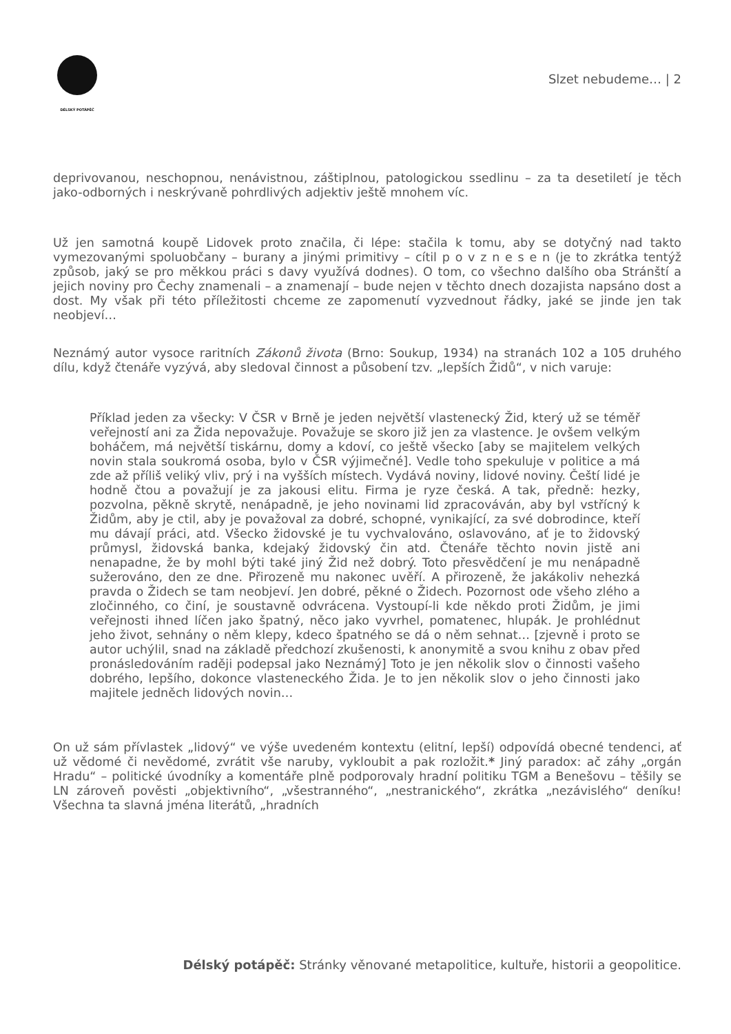DÉLSKÝ POTÁPĚČ
Slzet nebudeme… | 2
deprivovanou, neschopnou, nenávistnou, záštiplnou, patologickou ssedlinu – za ta desetiletí je těch jako-odborných i neskrývaně pohrdlivých adjektiv ještě mnohem víc.
Už jen samotná koupě Lidovek proto značila, či lépe: stačila k tomu, aby se dotyčný nad takto vymezovanými spoluobčany – burany a jinými primitivy – cítil p o v z n e s e n (je to zkrátka tentýž způsob, jaký se pro měkkou práci s davy využívá dodnes). O tom, co všechno dalšího oba Stránští a jejich noviny pro Čechy znamenali – a znamenají – bude nejen v těchto dnech dozajista napsáno dost a dost. My však při této příležitosti chceme ze zapomenutí vyzvednout řádky, jaké se jinde jen tak neobjeví…
Neznámý autor vysoce raritních Zákonů života (Brno: Soukup, 1934) na stranách 102 a 105 druhého dílu, když čtenáře vyzývá, aby sledoval činnost a působení tzv. „lepších Židů“, v nich varuje:
Příklad jeden za všecky: V ČSR v Brně je jeden největší vlastenecký Žid, který už se téměř veřejností ani za Žida nepovažuje. Považuje se skoro již jen za vlastence. Je ovšem velkým boháčem, má největší tiskárnu, domy a kdoví, co ještě všecko [aby se majitelem velkých novin stala soukromá osoba, bylo v ČSR výjimečné]. Vedle toho spekuluje v politice a má zde až příliš veliký vliv, prý i na vyšších místech. Vydává noviny, lidové noviny. Čeští lidé je hodně čtou a považují je za jakousi elitu. Firma je ryze česká. A tak, předně: hezky, pozvolna, pěkně skrytě, nenápadně, je jeho novinami lid zpracováván, aby byl vstřícný k Židům, aby je ctil, aby je považoval za dobré, schopné, vynikající, za své dobrodince, kteří mu dávají práci, atd. Všecko židovské je tu vychvalováno, oslavováno, ať je to židovský průmysl, židovská banka, kdejaký židovský čin atd. Čtenáře těchto novin jistě ani nenapadne, že by mohl býti také jiný Žid než dobrý. Toto přesvědčení je mu nenápadně sužerováno, den ze dne. Přirozeně mu nakonec uvěří. A přirozeně, že jakákoliv nehezká pravda o Židech se tam neobjeví. Jen dobré, pěkné o Židech. Pozornost ode všeho zlého a zločinného, co činí, je soustavně odvrácena. Vystoupí-li kde někdo proti Židům, je jimi veřejnosti ihned líčen jako špatný, něco jako vyvrhel, pomatenec, hlupák. Je prohlédnut jeho život, sehnány o něm klepy, kdeco špatného se dá o něm sehnat… [zjevně i proto se autor uchýlil, snad na základě předchozí zkušenosti, k anonymitě a svou knihu z obav před pronásledováním raději podepsal jako Neznámý] Toto je jen několik slov o činnosti vašeho dobrého, lepšího, dokonce vlasteneckého Žida. Je to jen několik slov o jeho činnosti jako majitele jedněch lidových novin…
On už sám přívlastek „lidový“ ve výše uvedeném kontextu (elitní, lepší) odpovídá obecné tendenci, ať už vědomé či nevědomé, zvrátit vše naruby, vykloubit a pak rozložit.* Jiný paradox: ač záhy „orgán Hradu“ – politické úvodníky a komentáře plně podporovaly hradní politiku TGM a Benešovu – těšily se LN zároveň pověsti „objektivního“, „všestranného“, „nestranického“, zkrátka „nezávislého“ deníku! Všechna ta slavná jména literátů, „hradních
Délský potápěč: Stránky věnované metapolitice, kultuře, historii a geopolitice.